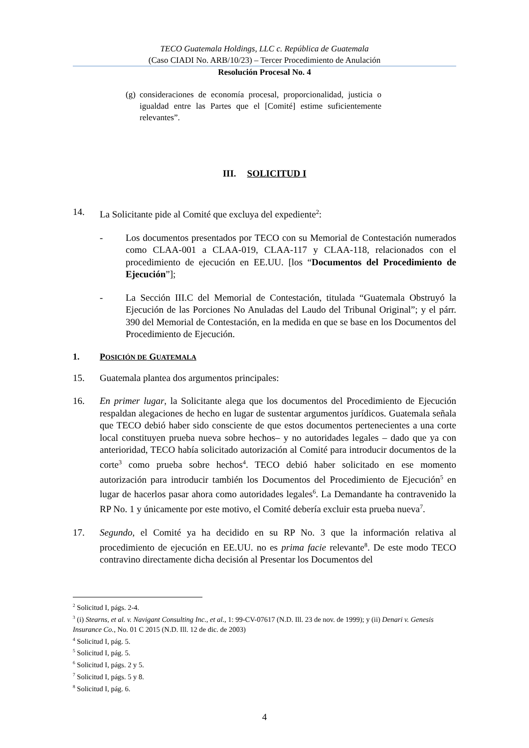TECO Guatemala Holdings, LLC c. República de Guatemala
(Caso CIADI No. ARB/10/23) – Tercer Procedimiento de Anulación
Resolución Procesal No. 4
(g) consideraciones de economía procesal, proporcionalidad, justicia o igualdad entre las Partes que el [Comité] estime suficientemente relevantes”.
III. SOLICITUD I
14. La Solicitante pide al Comité que excluya del expediente<sup>2</sup>:
- Los documentos presentados por TECO con su Memorial de Contestación numerados como CLAA-001 a CLAA-019, CLAA-117 y CLAA-118, relacionados con el procedimiento de ejecución en EE.UU. [los “Documentos del Procedimiento de Ejecución”];
- La Sección III.C del Memorial de Contestación, titulada “Guatemala Obstruyó la Ejecución de las Porciones No Anuladas del Laudo del Tribunal Original”; y el párr. 390 del Memorial de Contestación, en la medida en que se base en los Documentos del Procedimiento de Ejecución.
1. POSICIÓN DE GUATEMALA
15. Guatemala plantea dos argumentos principales:
16. En primer lugar, la Solicitante alega que los documentos del Procedimiento de Ejecución respaldan alegaciones de hecho en lugar de sustentar argumentos jurídicos. Guatemala señala que TECO debió haber sido consciente de que estos documentos pertenecientes a una corte local constituyen prueba nueva sobre hechos– y no autoridades legales – dado que ya con anterioridad, TECO había solicitado autorización al Comité para introducir documentos de la corte<sup>3</sup> como prueba sobre hechos<sup>4</sup>. TECO debió haber solicitado en ese momento autorización para introducir también los Documentos del Procedimiento de Ejecución<sup>5</sup> en lugar de hacerlos pasar ahora como autoridades legales<sup>6</sup>. La Demandante ha contravenido la RP No. 1 y únicamente por este motivo, el Comité debería excluir esta prueba nueva<sup>7</sup>.
17. Segundo, el Comité ya ha decidido en su RP No. 3 que la información relativa al procedimiento de ejecución en EE.UU. no es prima facie relevante<sup>8</sup>. De este modo TECO contravino directamente dicha decisión al Presentar los Documentos del
<sup>2</sup> Solicitud I, págs. 2-4.
<sup>3</sup> (i) Stearns, et al. v. Navigant Consulting Inc., et al., 1: 99-CV-07617 (N.D. Ill. 23 de nov. de 1999); y (ii) Denari v. Genesis Insurance Co., No. 01 C 2015 (N.D. Ill. 12 de dic. de 2003)
<sup>4</sup> Solicitud I, pág. 5.
<sup>5</sup> Solicitud I, pág. 5.
<sup>6</sup> Solicitud I, págs. 2 y 5.
<sup>7</sup> Solicitud I, págs. 5 y 8.
<sup>8</sup> Solicitud I, pág. 6.
4